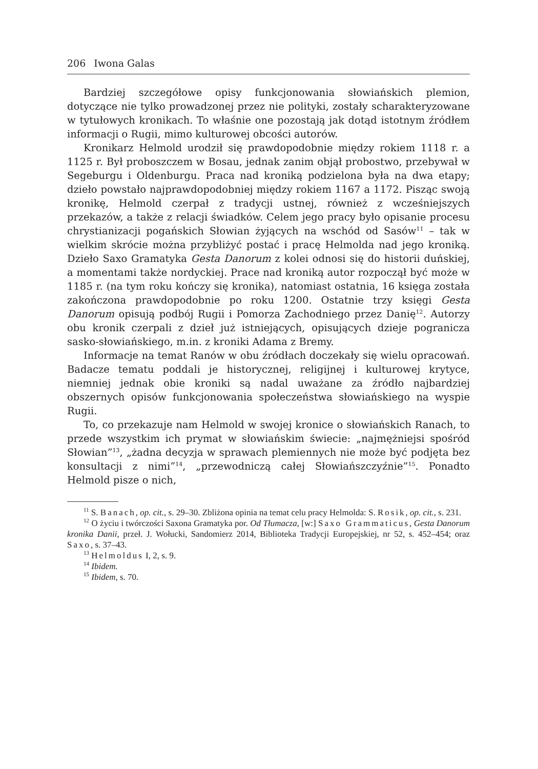206 Iwona Galas
Bardziej szczegółowe opisy funkcjonowania słowiańskich plemion, dotyczące nie tylko prowadzonej przez nie polityki, zostały scharakteryzowane w tytułowych kronikach. To właśnie one pozostają jak dotąd istotnym źródłem informacji o Rugii, mimo kulturowej obcości autorów.
Kronikarz Helmold urodził się prawdopodobnie między rokiem 1118 r. a 1125 r. Był proboszczem w Bosau, jednak zanim objął probostwo, przebywał w Segeburgu i Oldenburgu. Praca nad kroniką podzielona była na dwa etapy; dzieło powstało najprawdopodobniej między rokiem 1167 a 1172. Pisząc swoją kronikę, Helmold czerpał z tradycji ustnej, również z wcześniejszych przekazów, a także z relacji świadków. Celem jego pracy było opisanie procesu chrystianizacji pogańskich Słowian żyjących na wschód od Sasów<sup>11</sup> – tak w wielkim skrócie można przybliżyć postać i pracę Helmolda nad jego kroniką. Dzieło Saxo Gramatyka Gesta Danorum z kolei odnosi się do historii duńskiej, a momentami także nordyckiej. Prace nad kroniką autor rozpoczął być może w 1185 r. (na tym roku kończy się kronika), natomiast ostatnia, 16 księga została zakończona prawdopodobnie po roku 1200. Ostatnie trzy księgi Gesta Danorum opisują podbój Rugii i Pomorza Zachodniego przez Danię<sup>12</sup>. Autorzy obu kronik czerpali z dzieł już istniejących, opisujących dzieje pogranicza sasko-słowiańskiego, m.in. z kroniki Adama z Bremy.
Informacje na temat Ranów w obu źródłach doczekały się wielu opracowań. Badacze tematu poddali je historycznej, religijnej i kulturowej krytyce, niemniej jednak obie kroniki są nadal uważane za źródło najbardziej obszernych opisów funkcjonowania społeczeństwa słowiańskiego na wyspie Rugii.
To, co przekazuje nam Helmold w swojej kronice o słowiańskich Ranach, to przede wszystkim ich prymat w słowiańskim świecie: „najmężniejsi spośród Słowian”<sup>13</sup>, „żadna decyzja w sprawach plemiennych nie może być podjęta bez konsultacji z nimi”<sup>14</sup>, „przewodniczą całej Słowiańszczyźnie”<sup>15</sup>. Ponadto Helmold pisze o nich,
<sup>11</sup> S. Banach, op. cit., s. 29–30. Zbliżona opinia na temat celu pracy Helmolda: S. Rosik, op. cit., s. 231.
<sup>12</sup> O życiu i twórczości Saxona Gramatyka por. Od Tłumacza, [w:] Saxo Grammaticus, Gesta Danorum kronika Danii, przeł. J. Wołucki, Sandomierz 2014, Biblioteka Tradycji Europejskiej, nr 52, s. 452–454; oraz Saxo, s. 37–43.
<sup>13</sup> Helmoldus I, 2, s. 9.
<sup>14</sup> Ibidem.
<sup>15</sup> Ibidem, s. 70.